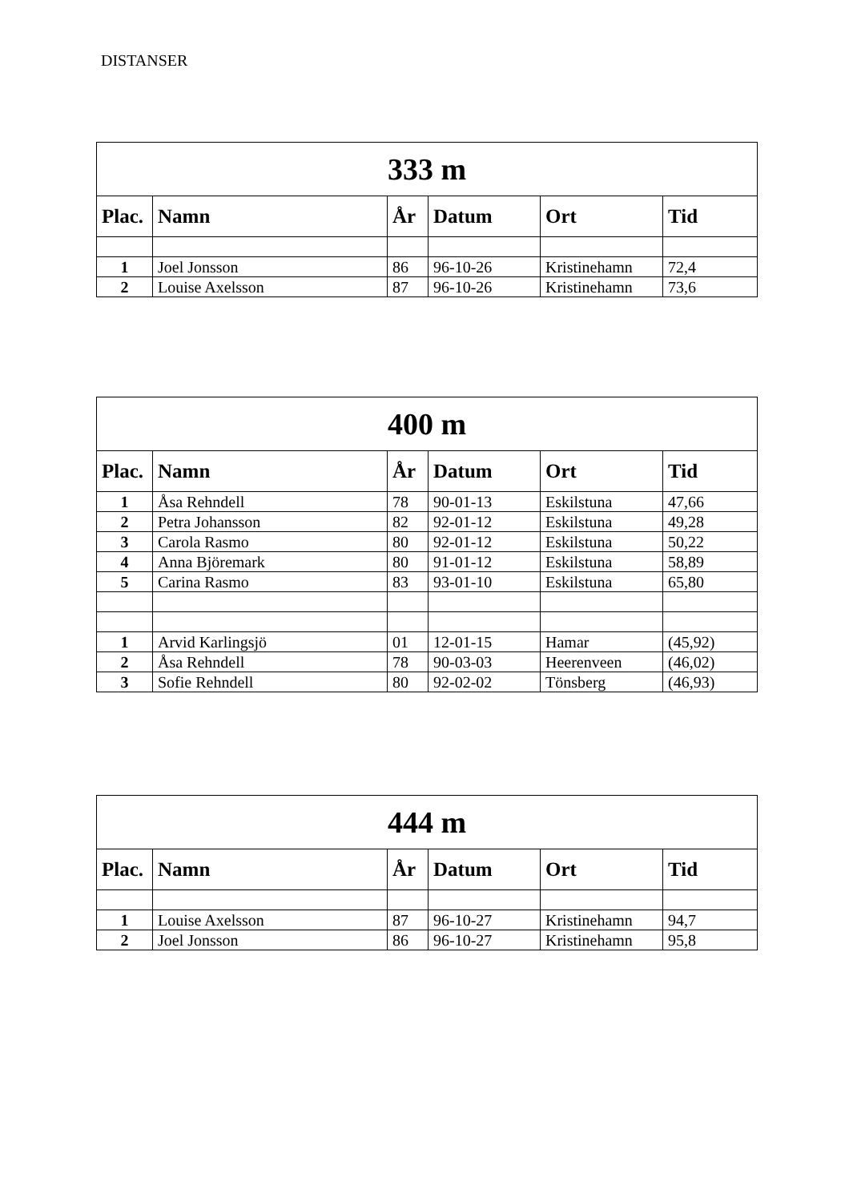DISTANSER
| 333 m | | | | | |
| --- | --- | --- | --- | --- | --- |
| Plac. | Namn | År | Datum | Ort | Tid |
| 1 | Joel Jonsson | 86 | 96-10-26 | Kristinehamn | 72,4 |
| 2 | Louise Axelsson | 87 | 96-10-26 | Kristinehamn | 73,6 |
| 400 m | | | | | |
| --- | --- | --- | --- | --- | --- |
| Plac. | Namn | År | Datum | Ort | Tid |
| 1 | Åsa Rehndell | 78 | 90-01-13 | Eskilstuna | 47,66 |
| 2 | Petra Johansson | 82 | 92-01-12 | Eskilstuna | 49,28 |
| 3 | Carola Rasmo | 80 | 92-01-12 | Eskilstuna | 50,22 |
| 4 | Anna Björemark | 80 | 91-01-12 | Eskilstuna | 58,89 |
| 5 | Carina Rasmo | 83 | 93-01-10 | Eskilstuna | 65,80 |
| 1 | Arvid Karlingsjö | 01 | 12-01-15 | Hamar | (45,92) |
| 2 | Åsa Rehndell | 78 | 90-03-03 | Heerenveen | (46,02) |
| 3 | Sofie Rehndell | 80 | 92-02-02 | Tönsberg | (46,93) |
| 444 m | | | | | |
| --- | --- | --- | --- | --- | --- |
| Plac. | Namn | År | Datum | Ort | Tid |
| 1 | Louise Axelsson | 87 | 96-10-27 | Kristinehamn | 94,7 |
| 2 | Joel Jonsson | 86 | 96-10-27 | Kristinehamn | 95,8 |